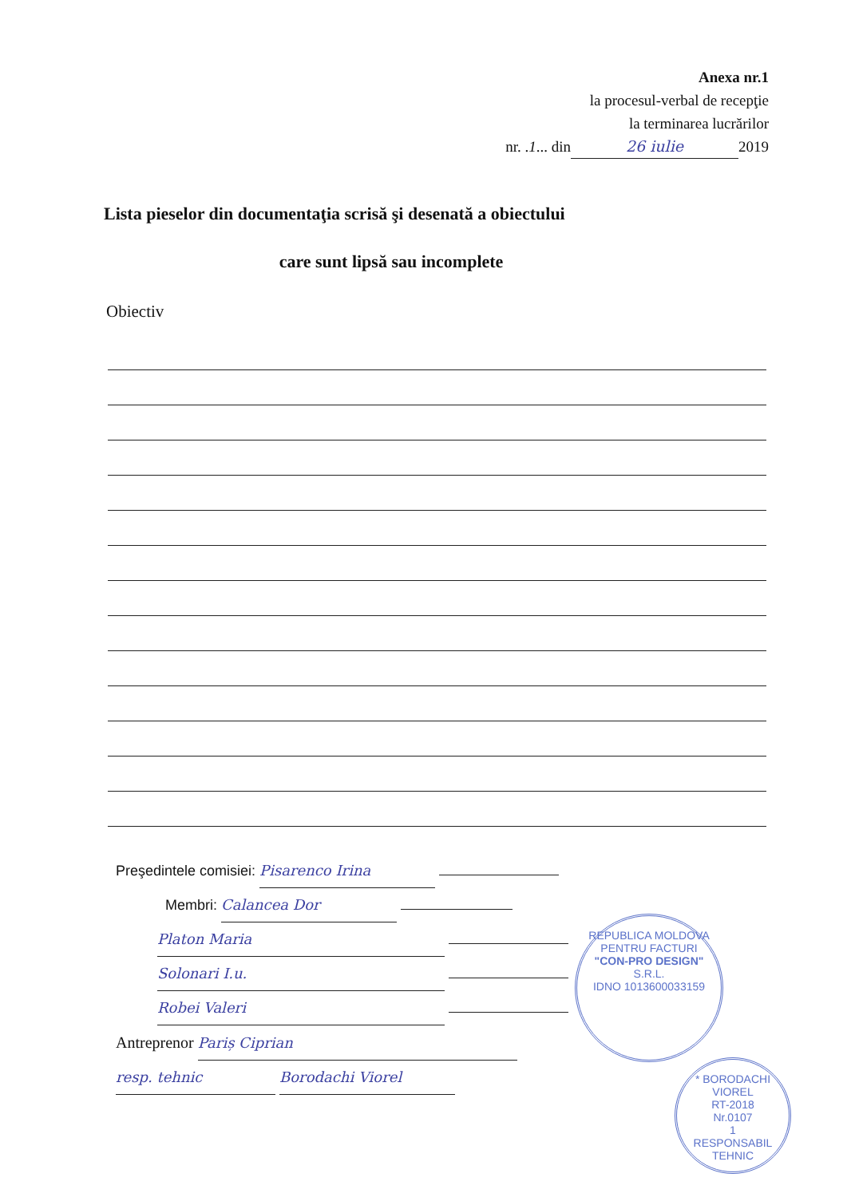Anexa nr.1
la procesul-verbal de recepţie
la terminarea lucrărilor
nr. .1... din 26 iulie 2019
Lista pieselor din documentaţia scrisă şi desenată a obiectului
care sunt lipsă sau incomplete
Obiectiv
Preşedintele comisiei: Pisarenco Irina
Membri: Calancea Dor
Platon Maria
Solonari I.u.
Robei Valeri
Antreprenor Pariș Ciprian
resp. tehnic Borodachi Viorel
REPUBLICA MOLDOVA
PENTRU FACTURI
"CON-PRO DESIGN"
S.R.L.
IDNO 1013600033159
* BORODACHI VIOREL
RT-2018
Nr.0107
1
RESPONSABIL TEHNIC